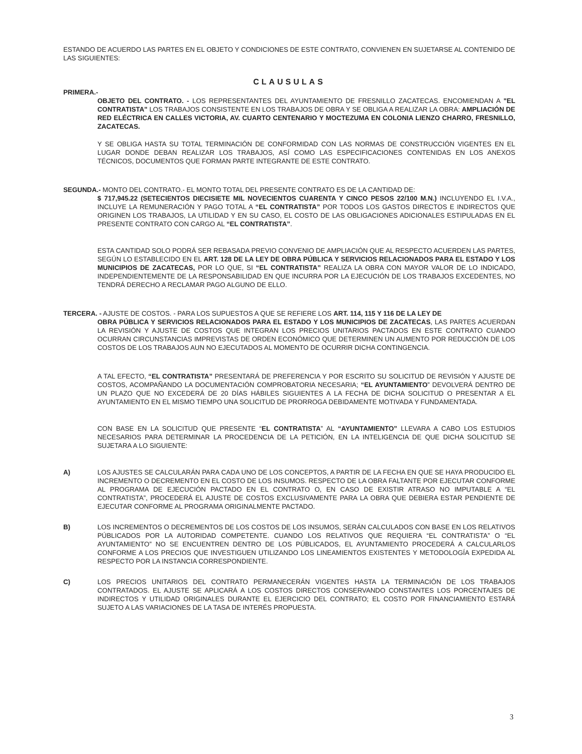ESTANDO DE ACUERDO LAS PARTES EN EL OBJETO Y CONDICIONES DE ESTE CONTRATO, CONVIENEN EN SUJETARSE AL CONTENIDO DE LAS SIGUIENTES:
CLAUSULAS
PRIMERA.-
OBJETO DEL CONTRATO. - LOS REPRESENTANTES DEL AYUNTAMIENTO DE FRESNILLO ZACATECAS. ENCOMIENDAN A "EL CONTRATISTA" LOS TRABAJOS CONSISTENTE EN LOS TRABAJOS DE OBRA Y SE OBLIGA A REALIZAR LA OBRA: AMPLIACIÓN DE RED ELÉCTRICA EN CALLES VICTORIA, AV. CUARTO CENTENARIO Y MOCTEZUMA EN COLONIA LIENZO CHARRO, FRESNILLO, ZACATECAS.
Y SE OBLIGA HASTA SU TOTAL TERMINACIÓN DE CONFORMIDAD CON LAS NORMAS DE CONSTRUCCIÓN VIGENTES EN EL LUGAR DONDE DEBAN REALIZAR LOS TRABAJOS, ASÍ COMO LAS ESPECIFICACIONES CONTENIDAS EN LOS ANEXOS TÉCNICOS, DOCUMENTOS QUE FORMAN PARTE INTEGRANTE DE ESTE CONTRATO.
SEGUNDA.- MONTO DEL CONTRATO.- EL MONTO TOTAL DEL PRESENTE CONTRATO ES DE LA CANTIDAD DE:
$ 717,945.22 (SETECIENTOS DIECISIETE MIL NOVECIENTOS CUARENTA Y CINCO PESOS 22/100 M.N.) INCLUYENDO EL I.V.A., INCLUYE LA REMUNERACIÓN Y PAGO TOTAL A “EL CONTRATISTA” POR TODOS LOS GASTOS DIRECTOS E INDIRECTOS QUE ORIGINEN LOS TRABAJOS, LA UTILIDAD Y EN SU CASO, EL COSTO DE LAS OBLIGACIONES ADICIONALES ESTIPULADAS EN EL PRESENTE CONTRATO CON CARGO AL “EL CONTRATISTA”.
ESTA CANTIDAD SOLO PODRÁ SER REBASADA PREVIO CONVENIO DE AMPLIACIÓN QUE AL RESPECTO ACUERDEN LAS PARTES, SEGÚN LO ESTABLECIDO EN EL ART. 128 DE LA LEY DE OBRA PÚBLICA Y SERVICIOS RELACIONADOS PARA EL ESTADO Y LOS MUNICIPIOS DE ZACATECAS, POR LO QUE, SI “EL CONTRATISTA” REALIZA LA OBRA CON MAYOR VALOR DE LO INDICADO, INDEPENDIENTEMENTE DE LA RESPONSABILIDAD EN QUE INCURRA POR LA EJECUCIÓN DE LOS TRABAJOS EXCEDENTES, NO TENDRÁ DERECHO A RECLAMAR PAGO ALGUNO DE ELLO.
TERCERA. - AJUSTE DE COSTOS. - PARA LOS SUPUESTOS A QUE SE REFIERE LOS ART. 114, 115 Y 116 DE LA LEY DE
OBRA PÚBLICA Y SERVICIOS RELACIONADOS PARA EL ESTADO Y LOS MUNICIPIOS DE ZACATECAS, LAS PARTES ACUERDAN LA REVISIÓN Y AJUSTE DE COSTOS QUE INTEGRAN LOS PRECIOS UNITARIOS PACTADOS EN ESTE CONTRATO CUANDO OCURRAN CIRCUNSTANCIAS IMPREVISTAS DE ORDEN ECONÓMICO QUE DETERMINEN UN AUMENTO POR REDUCCIÓN DE LOS COSTOS DE LOS TRABAJOS AUN NO EJECUTADOS AL MOMENTO DE OCURRIR DICHA CONTINGENCIA.
A TAL EFECTO, “EL CONTRATISTA” PRESENTARÁ DE PREFERENCIA Y POR ESCRITO SU SOLICITUD DE REVISIÓN Y AJUSTE DE COSTOS, ACOMPAÑANDO LA DOCUMENTACIÓN COMPROBATORIA NECESARIA; “EL AYUNTAMIENTO” DEVOLVERÁ DENTRO DE UN PLAZO QUE NO EXCEDERÁ DE 20 DÍAS HÁBILES SIGUIENTES A LA FECHA DE DICHA SOLICITUD O PRESENTAR A EL AYUNTAMIENTO EN EL MISMO TIEMPO UNA SOLICITUD DE PRORROGA DEBIDAMENTE MOTIVADA Y FUNDAMENTADA.
CON BASE EN LA SOLICITUD QUE PRESENTE “EL CONTRATISTA” AL “AYUNTAMIENTO” LLEVARA A CABO LOS ESTUDIOS NECESARIOS PARA DETERMINAR LA PROCEDENCIA DE LA PETICIÓN, EN LA INTELIGENCIA DE QUE DICHA SOLICITUD SE SUJETARA A LO SIGUIENTE:
A) LOS AJUSTES SE CALCULARÁN PARA CADA UNO DE LOS CONCEPTOS, A PARTIR DE LA FECHA EN QUE SE HAYA PRODUCIDO EL INCREMENTO O DECREMENTO EN EL COSTO DE LOS INSUMOS. RESPECTO DE LA OBRA FALTANTE POR EJECUTAR CONFORME AL PROGRAMA DE EJECUCIÓN PACTADO EN EL CONTRATO O, EN CASO DE EXISTIR ATRASO NO IMPUTABLE A “EL CONTRATISTA”, PROCEDERÁ EL AJUSTE DE COSTOS EXCLUSIVAMENTE PARA LA OBRA QUE DEBIERA ESTAR PENDIENTE DE EJECUTAR CONFORME AL PROGRAMA ORIGINALMENTE PACTADO.
B) LOS INCREMENTOS O DECREMENTOS DE LOS COSTOS DE LOS INSUMOS, SERÁN CALCULADOS CON BASE EN LOS RELATIVOS PÚBLICADOS POR LA AUTORIDAD COMPETENTE. CUANDO LOS RELATIVOS QUE REQUIERA “EL CONTRATISTA” O “EL AYUNTAMIENTO” NO SE ENCUENTREN DENTRO DE LOS PÚBLICADOS, EL AYUNTAMIENTO PROCEDERÁ A CALCULARLOS CONFORME A LOS PRECIOS QUE INVESTIGUEN UTILIZANDO LOS LINEAMIENTOS EXISTENTES Y METODOLOGÍA EXPEDIDA AL RESPECTO POR LA INSTANCIA CORRESPONDIENTE.
C) LOS PRECIOS UNITARIOS DEL CONTRATO PERMANECERÁN VIGENTES HASTA LA TERMINACIÓN DE LOS TRABAJOS CONTRATADOS. EL AJUSTE SE APLICARÁ A LOS COSTOS DIRECTOS CONSERVANDO CONSTANTES LOS PORCENTAJES DE INDIRECTOS Y UTILIDAD ORIGINALES DURANTE EL EJERCICIO DEL CONTRATO; EL COSTO POR FINANCIAMIENTO ESTARÁ SUJETO A LAS VARIACIONES DE LA TASA DE INTERÉS PROPUESTA.
3